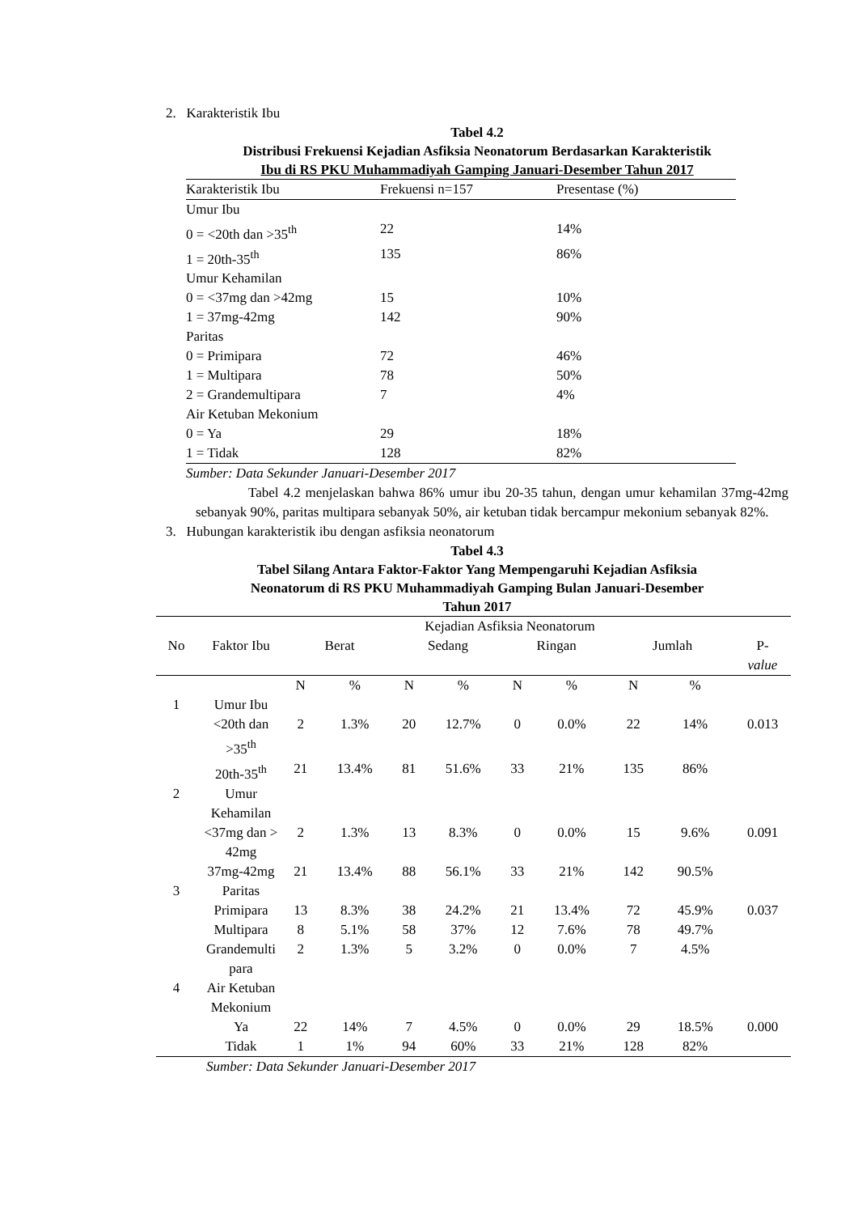2. Karakteristik Ibu
Tabel 4.2
Distribusi Frekuensi Kejadian Asfiksia Neonatorum Berdasarkan Karakteristik
Ibu di RS PKU Muhammadiyah Gamping Januari-Desember Tahun 2017
| Karakteristik Ibu | Frekuensi n=157 | Presentase (%) |
| --- | --- | --- |
| Umur Ibu | | |
| 0 = <20th dan >35<sup>th</sup> | 22 | 14% |
| 1 = 20th-35<sup>th</sup> | 135 | 86% |
| Umur Kehamilan | | |
| 0 = <37mg dan >42mg | 15 | 10% |
| 1 = 37mg-42mg | 142 | 90% |
| Paritas | | |
| 0 = Primipara | 72 | 46% |
| 1 = Multipara | 78 | 50% |
| 2 = Grandemultipara | 7 | 4% |
| Air Ketuban Mekonium | | |
| 0 = Ya | 29 | 18% |
| 1 = Tidak | 128 | 82% |
Sumber: Data Sekunder Januari-Desember 2017
Tabel 4.2 menjelaskan bahwa 86% umur ibu 20-35 tahun, dengan umur kehamilan 37mg-42mg sebanyak 90%, paritas multipara sebanyak 50%, air ketuban tidak bercampur mekonium sebanyak 82%.
3. Hubungan karakteristik ibu dengan asfiksia neonatorum
Tabel 4.3
Tabel Silang Antara Faktor-Faktor Yang Mempengaruhi Kejadian Asfiksia
Neonatorum di RS PKU Muhammadiyah Gamping Bulan Januari-Desember
Tahun 2017
| | | Kejadian Asfiksia Neonatorum | | | | | | | | |
| --- | --- | --- | --- | --- | --- | --- | --- | --- | --- | --- |
| No | Faktor Ibu | Berat | | Sedang | | Ringan | | Jumlah | | P- value |
| | | N | % | N | % | N | % | N | % | |
| 1 | Umur Ibu | | | | | | | | | |
| | <20th dan >35<sup>th</sup> | 2 | 1.3% | 20 | 12.7% | 0 | 0.0% | 22 | 14% | 0.013 |
| | 20th-35<sup>th</sup> | 21 | 13.4% | 81 | 51.6% | 33 | 21% | 135 | 86% | |
| 2 | Umur Kehamilan | | | | | | | | | |
| | <37mg dan > 42mg | 2 | 1.3% | 13 | 8.3% | 0 | 0.0% | 15 | 9.6% | 0.091 |
| | 37mg-42mg | 21 | 13.4% | 88 | 56.1% | 33 | 21% | 142 | 90.5% | |
| 3 | Paritas | | | | | | | | | |
| | Primipara | 13 | 8.3% | 38 | 24.2% | 21 | 13.4% | 72 | 45.9% | 0.037 |
| | Multipara | 8 | 5.1% | 58 | 37% | 12 | 7.6% | 78 | 49.7% | |
| | Grandemulti para | 2 | 1.3% | 5 | 3.2% | 0 | 0.0% | 7 | 4.5% | |
| 4 | Air Ketuban Mekonium | | | | | | | | | |
| | Ya | 22 | 14% | 7 | 4.5% | 0 | 0.0% | 29 | 18.5% | 0.000 |
| | Tidak | 1 | 1% | 94 | 60% | 33 | 21% | 128 | 82% | |
Sumber: Data Sekunder Januari-Desember 2017